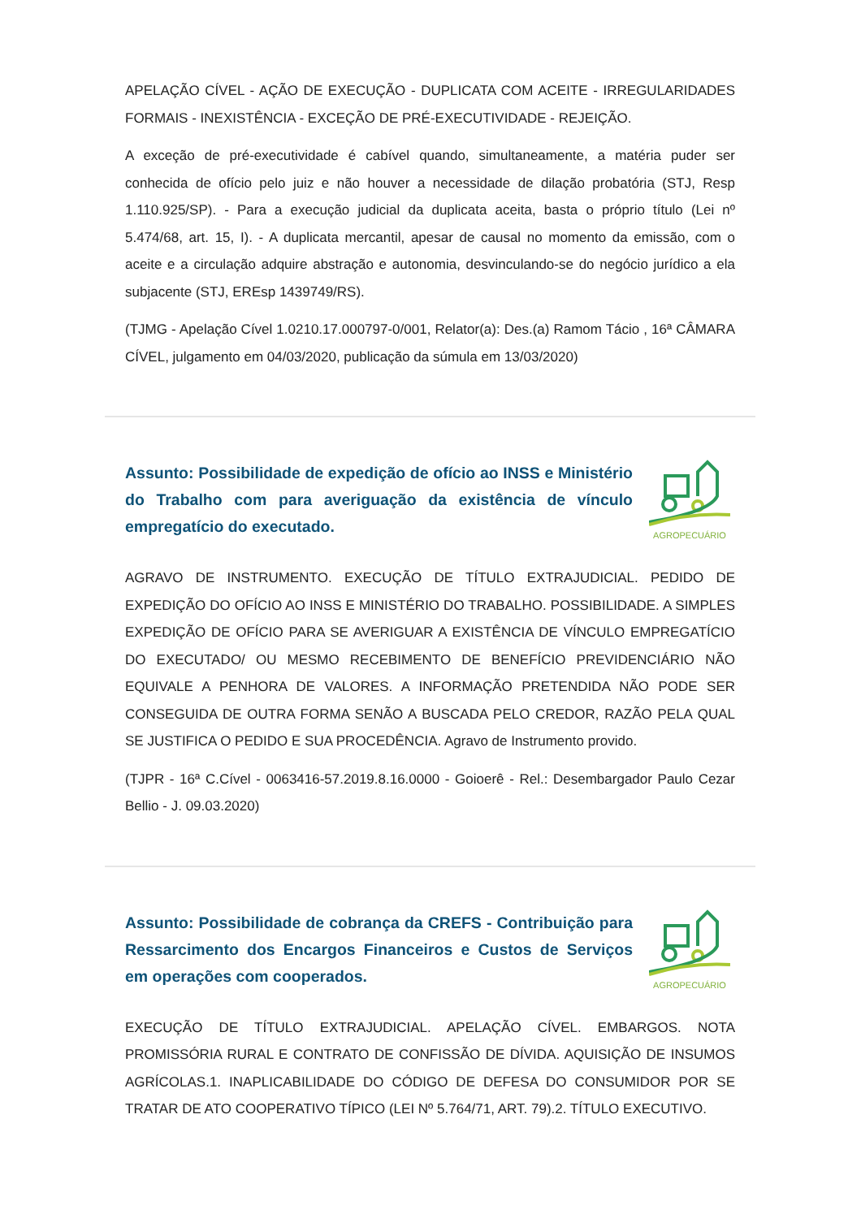APELAÇÃO CÍVEL - AÇÃO DE EXECUÇÃO - DUPLICATA COM ACEITE - IRREGULARIDADES FORMAIS - INEXISTÊNCIA - EXCEÇÃO DE PRÉ-EXECUTIVIDADE - REJEIÇÃO.
A exceção de pré-executividade é cabível quando, simultaneamente, a matéria puder ser conhecida de ofício pelo juiz e não houver a necessidade de dilação probatória (STJ, Resp 1.110.925/SP). - Para a execução judicial da duplicata aceita, basta o próprio título (Lei nº 5.474/68, art. 15, I). - A duplicata mercantil, apesar de causal no momento da emissão, com o aceite e a circulação adquire abstração e autonomia, desvinculando-se do negócio jurídico a ela subjacente (STJ, EREsp 1439749/RS).
(TJMG - Apelação Cível 1.0210.17.000797-0/001, Relator(a): Des.(a) Ramom Tácio , 16ª CÂMARA CÍVEL, julgamento em 04/03/2020, publicação da súmula em 13/03/2020)
Assunto: Possibilidade de expedição de ofício ao INSS e Ministério do Trabalho com para averiguação da existência de vínculo empregatício do executado.
AGROPECUÁRIO
AGRAVO DE INSTRUMENTO. EXECUÇÃO DE TÍTULO EXTRAJUDICIAL. PEDIDO DE EXPEDIÇÃO DO OFÍCIO AO INSS E MINISTÉRIO DO TRABALHO. POSSIBILIDADE. A SIMPLES EXPEDIÇÃO DE OFÍCIO PARA SE AVERIGUAR A EXISTÊNCIA DE VÍNCULO EMPREGATÍCIO DO EXECUTADO/ OU MESMO RECEBIMENTO DE BENEFÍCIO PREVIDENCIÁRIO NÃO EQUIVALE A PENHORA DE VALORES. A INFORMAÇÃO PRETENDIDA NÃO PODE SER CONSEGUIDA DE OUTRA FORMA SENÃO A BUSCADA PELO CREDOR, RAZÃO PELA QUAL SE JUSTIFICA O PEDIDO E SUA PROCEDÊNCIA. Agravo de Instrumento provido.
(TJPR - 16ª C.Cível - 0063416-57.2019.8.16.0000 - Goioerê - Rel.: Desembargador Paulo Cezar Bellio - J. 09.03.2020)
Assunto: Possibilidade de cobrança da CREFS - Contribuição para Ressarcimento dos Encargos Financeiros e Custos de Serviços em operações com cooperados.
AGROPECUÁRIO
EXECUÇÃO DE TÍTULO EXTRAJUDICIAL. APELAÇÃO CÍVEL. EMBARGOS. NOTA PROMISSÓRIA RURAL E CONTRATO DE CONFISSÃO DE DÍVIDA. AQUISIÇÃO DE INSUMOS AGRÍCOLAS.1. INAPLICABILIDADE DO CÓDIGO DE DEFESA DO CONSUMIDOR POR SE TRATAR DE ATO COOPERATIVO TÍPICO (LEI Nº 5.764/71, ART. 79).2. TÍTULO EXECUTIVO.